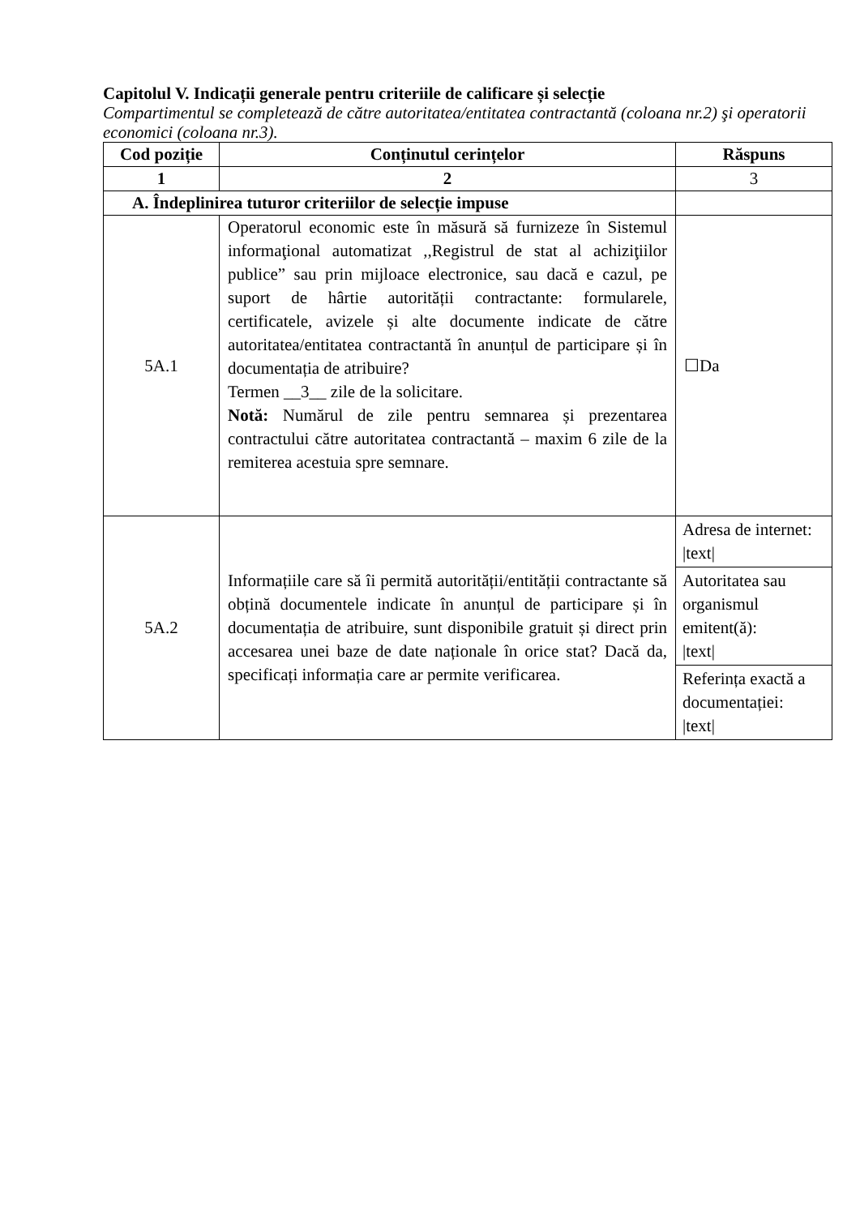Capitolul V. Indicații generale pentru criteriile de calificare și selecție
Compartimentul se completează de către autoritatea/entitatea contractantă (coloana nr.2) şi operatorii economici (coloana nr.3).
| Cod poziție | Conținutul cerințelor | Răspuns |
| --- | --- | --- |
| 1 | 2 | 3 |
| A. Îndeplinirea tuturor criteriilor de selecție impuse | | |
| 5A.1 | Operatorul economic este în măsură să furnizeze în Sistemul informaţional automatizat ,,Registrul de stat al achiziţiilor publice” sau prin mijloace electronice, sau dacă e cazul, pe suport de hârtie autorității contractante: formularele, certificatele, avizele și alte documente indicate de către autoritatea/entitatea contractantă în anunțul de participare și în documentația de atribuire? Termen __3__ zile de la solicitare. Notă: Numărul de zile pentru semnarea și prezentarea contractului către autoritatea contractantă – maxim 6 zile de la remiterea acestuia spre semnare. | ☐Da |
| 5A.2 | Informațiile care să îi permită autorității/entității contractante să obțină documentele indicate în anunțul de participare și în documentația de atribuire, sunt disponibile gratuit și direct prin accesarea unei baze de date naționale în orice stat? Dacă da, specificați informația care ar permite verificarea. | / Adresa de internet: /text/ / / Autoritatea sau organismul emitent(ă): /text/ / / Referința exactă a documentației: /text/ / |